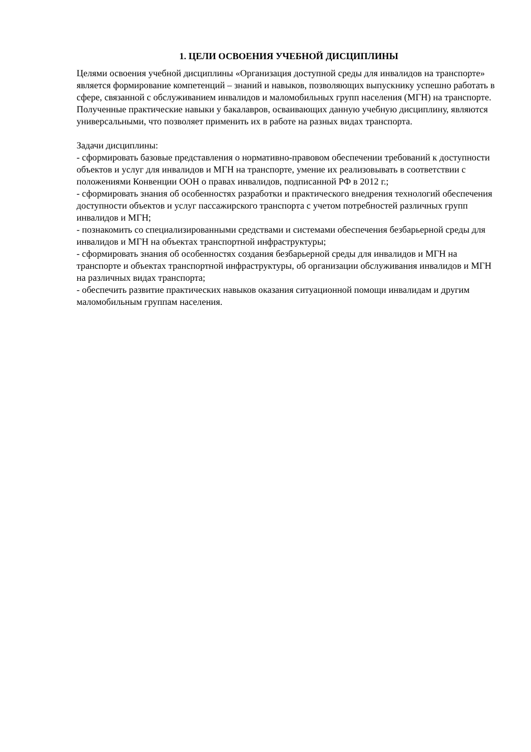1. ЦЕЛИ ОСВОЕНИЯ УЧЕБНОЙ ДИСЦИПЛИНЫ
Целями освоения учебной дисциплины «Организация доступной среды для инвалидов на транспорте» является формирование компетенций – знаний и навыков, позволяющих выпускнику успешно работать в сфере, связанной с обслуживанием инвалидов и маломобильных групп населения (МГН) на транспорте. Полученные практические навыки у бакалавров, осваивающих данную учебную дисциплину, являются универсальными, что позволяет применить их в работе на разных видах транспорта.
Задачи дисциплины:
- сформировать базовые представления о нормативно-правовом обеспечении требований к доступности объектов и услуг для инвалидов и МГН на транспорте, умение их реализовывать в соответствии с положениями Конвенции ООН о правах инвалидов, подписанной РФ в 2012 г.;
- сформировать знания об особенностях разработки и практического внедрения технологий обеспечения доступности объектов и услуг пассажирского транспорта с учетом потребностей различных групп инвалидов и МГН;
- познакомить со специализированными средствами и системами обеспечения безбарьерной среды для инвалидов и МГН на объектах транспортной инфраструктуры;
- сформировать знания об особенностях создания безбарьерной среды для инвалидов и МГН на транспорте и объектах транспортной инфраструктуры, об организации обслуживания инвалидов и МГН на различных видах транспорта;
- обеспечить развитие практических навыков оказания ситуационной помощи инвалидам и другим маломобильным группам населения.